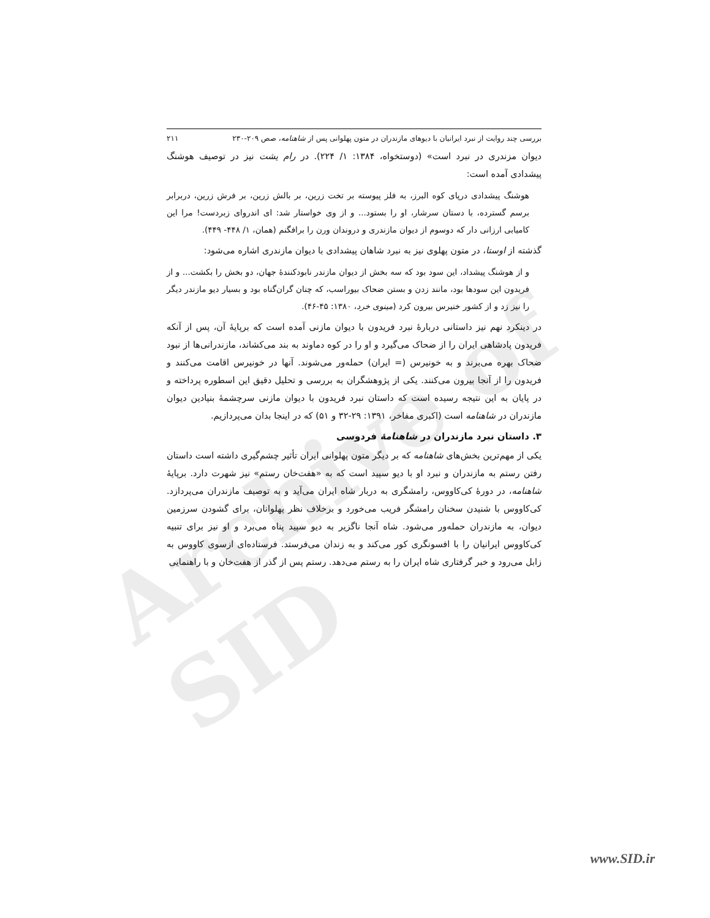Archive of SID
بررسی چند روایت از نبرد ایرانیان با دیوهای مازندران در متون پهلوانی پس از شاهنامه، صص ۲۰۹-۲۳۰ ۲۱۱
دیوان مزندری در نبرد است» (دوستخواه، ۱۳۸۴: ۱/ ۲۲۴). در رام یشت نیز در توصیف هوشنگ پیشدادی آمده است:
هوشنگ پیشدادی درپای کوه البرز، به فلز پیوسته بر تخت زرین، بر بالش زرین، بر فرش زرین، دربرابر برسم گسترده، با دستان سرشار، او را بستود... و از وی خواستار شد: ای اندروای زبردست! مرا این کامیابی ارزانی دار که دوسوم از دیوان مازندری و دروندان ورن را برافگنم (همان، ۱/ ۴۴۸- ۴۴۹).
گذشته از اوستا، در متون پهلوی نیز به نبرد شاهان پیشدادی با دیوان مازندری اشاره می‌شود:
و از هوشنگ پیشداد، این سود بود که سه بخش از دیوان مازندر نابودکنندهٔ جهان، دو بخش را بکشت... و از فریدون این سودها بود، مانند زدن و بستن ضحاک بیوراسب، که چنان گران‌گناه بود و بسیار دیو مازندر دیگر را نیز زد و از کشور خنیرس بیرون کرد (مینوی خرد، ۱۳۸۰: ۴۵-۴۶).
در دینکرد نهم نیز داستانی دربارهٔ نبرد فریدون با دیوان مازنی آمده است که برپایهٔ آن، پس از آنکه فریدون پادشاهی ایران را از ضحاک می‌گیرد و او را در کوه دماوند به بند می‌کشاند، مازندرانی‌ها از نبود ضحاک بهره می‌برند و به خونیرس (= ایران) حمله‌ور می‌شوند. آنها در خونیرس اقامت می‌کنند و فریدون را از آنجا بیرون می‌کنند. یکی از پژوهشگران به بررسی و تحلیل دقیق این اسطوره پرداخته و در پایان به این نتیجه رسیده است که داستان نبرد فریدون با دیوان مازنی سرچشمهٔ بنیادین دیوان مازندران در شاهنامه است (اکبری مفاخر، ۱۳۹۱: ۲۹-۳۲ و ۵۱) که در اینجا بدان می‌پردازیم.
۳. داستان نبرد مازندران در شاهنامهٔ فردوسی
یکی از مهم‌ترین بخش‌های شاهنامه که بر دیگر متون پهلوانی ایران تأثیر چشم‌گیری داشته است داستان رفتن رستم به مازندران و نبرد او با دیو سپید است که به «هفت‌خان رستم» نیز شهرت دارد. برپایهٔ شاهنامه، در دورهٔ کی‌کاووس، رامشگری به دربار شاه ایران می‌آید و به توصیف مازندران می‌پردازد. کی‌کاووس با شنیدن سخنان رامشگر فریب می‌خورد و برخلاف نظر پهلوانان، برای گشودن سرزمین دیوان، به مازندران حمله‌ور می‌شود. شاه آنجا ناگزیر به دیو سپید پناه می‌برد و او نیز برای تنبیه کی‌کاووس ایرانیان را با افسونگری کور می‌کند و به زندان می‌فرستد. فرستاده‌ای ازسوی کاووس به زابل می‌رود و خبر گرفتاری شاه ایران را به رستم می‌دهد. رستم پس از گذر از هفت‌خان و با راهنمایی
www.SID.ir